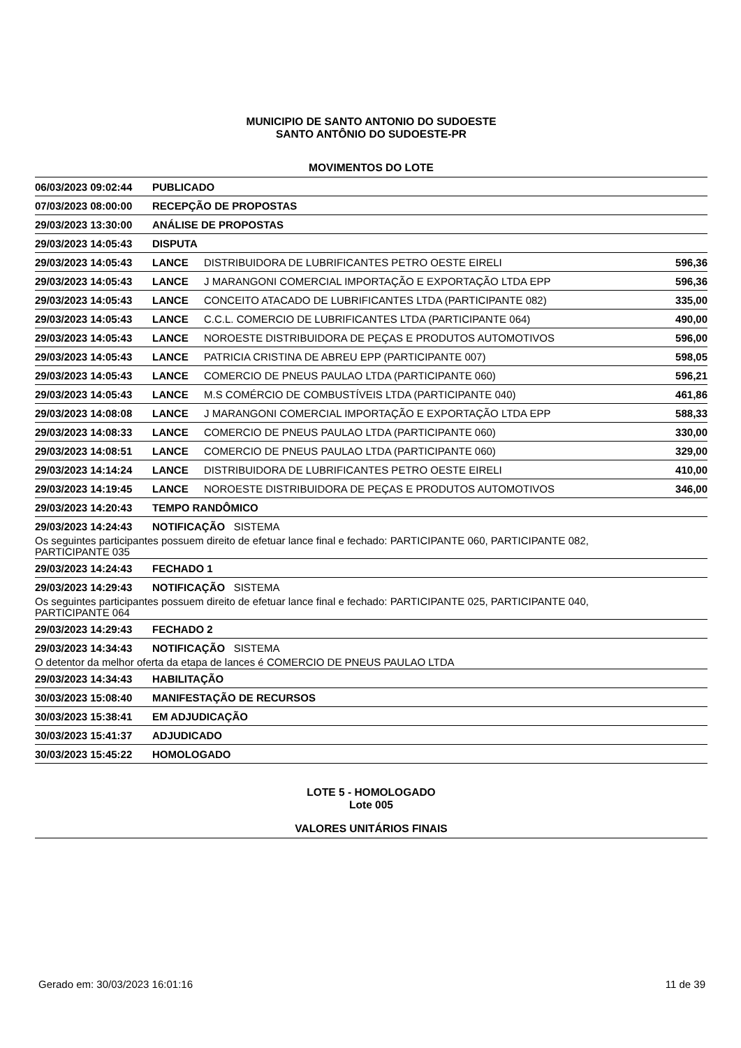MUNICIPIO DE SANTO ANTONIO DO SUDOESTE
SANTO ANTÔNIO DO SUDOESTE-PR
MOVIMENTOS DO LOTE
| 06/03/2023 09:02:44 | PUBLICADO | | |
| 07/03/2023 08:00:00 | RECEPÇÃO DE PROPOSTAS | | |
| 29/03/2023 13:30:00 | ANÁLISE DE PROPOSTAS | | |
| 29/03/2023 14:05:43 | DISPUTA | | |
| 29/03/2023 14:05:43 | LANCE | DISTRIBUIDORA DE LUBRIFICANTES PETRO OESTE EIRELI | 596,36 |
| 29/03/2023 14:05:43 | LANCE | J MARANGONI COMERCIAL IMPORTAÇÃO E EXPORTAÇÃO LTDA EPP | 596,36 |
| 29/03/2023 14:05:43 | LANCE | CONCEITO ATACADO DE LUBRIFICANTES LTDA (PARTICIPANTE 082) | 335,00 |
| 29/03/2023 14:05:43 | LANCE | C.C.L. COMERCIO DE LUBRIFICANTES LTDA (PARTICIPANTE 064) | 490,00 |
| 29/03/2023 14:05:43 | LANCE | NOROESTE DISTRIBUIDORA DE PEÇAS E PRODUTOS AUTOMOTIVOS | 596,00 |
| 29/03/2023 14:05:43 | LANCE | PATRICIA CRISTINA DE ABREU EPP (PARTICIPANTE 007) | 598,05 |
| 29/03/2023 14:05:43 | LANCE | COMERCIO DE PNEUS PAULAO LTDA (PARTICIPANTE 060) | 596,21 |
| 29/03/2023 14:05:43 | LANCE | M.S COMÉRCIO DE COMBUSTÍVEIS LTDA (PARTICIPANTE 040) | 461,86 |
| 29/03/2023 14:08:08 | LANCE | J MARANGONI COMERCIAL IMPORTAÇÃO E EXPORTAÇÃO LTDA EPP | 588,33 |
| 29/03/2023 14:08:33 | LANCE | COMERCIO DE PNEUS PAULAO LTDA (PARTICIPANTE 060) | 330,00 |
| 29/03/2023 14:08:51 | LANCE | COMERCIO DE PNEUS PAULAO LTDA (PARTICIPANTE 060) | 329,00 |
| 29/03/2023 14:14:24 | LANCE | DISTRIBUIDORA DE LUBRIFICANTES PETRO OESTE EIRELI | 410,00 |
| 29/03/2023 14:19:45 | LANCE | NOROESTE DISTRIBUIDORA DE PEÇAS E PRODUTOS AUTOMOTIVOS | 346,00 |
| 29/03/2023 14:20:43 | TEMPO RANDÔMICO | | |
| 29/03/2023 14:24:43 | NOTIFICAÇÃO SISTEMA | | |
| Os seguintes participantes possuem direito de efetuar lance final e fechado: PARTICIPANTE 060, PARTICIPANTE 082, PARTICIPANTE 035 | | | |
| 29/03/2023 14:24:43 | FECHADO 1 | | |
| 29/03/2023 14:29:43 | NOTIFICAÇÃO SISTEMA | | |
| Os seguintes participantes possuem direito de efetuar lance final e fechado: PARTICIPANTE 025, PARTICIPANTE 040, PARTICIPANTE 064 | | | |
| 29/03/2023 14:29:43 | FECHADO 2 | | |
| 29/03/2023 14:34:43 | NOTIFICAÇÃO SISTEMA | | |
| O detentor da melhor oferta da etapa de lances é COMERCIO DE PNEUS PAULAO LTDA | | | |
| 29/03/2023 14:34:43 | HABILITAÇÃO | | |
| 30/03/2023 15:08:40 | MANIFESTAÇÃO DE RECURSOS | | |
| 30/03/2023 15:38:41 | EM ADJUDICAÇÃO | | |
| 30/03/2023 15:41:37 | ADJUDICADO | | |
| 30/03/2023 15:45:22 | HOMOLOGADO | | |
LOTE 5 - HOMOLOGADO
Lote 005
VALORES UNITÁRIOS FINAIS
Gerado em: 30/03/2023 16:01:16 11 de 39